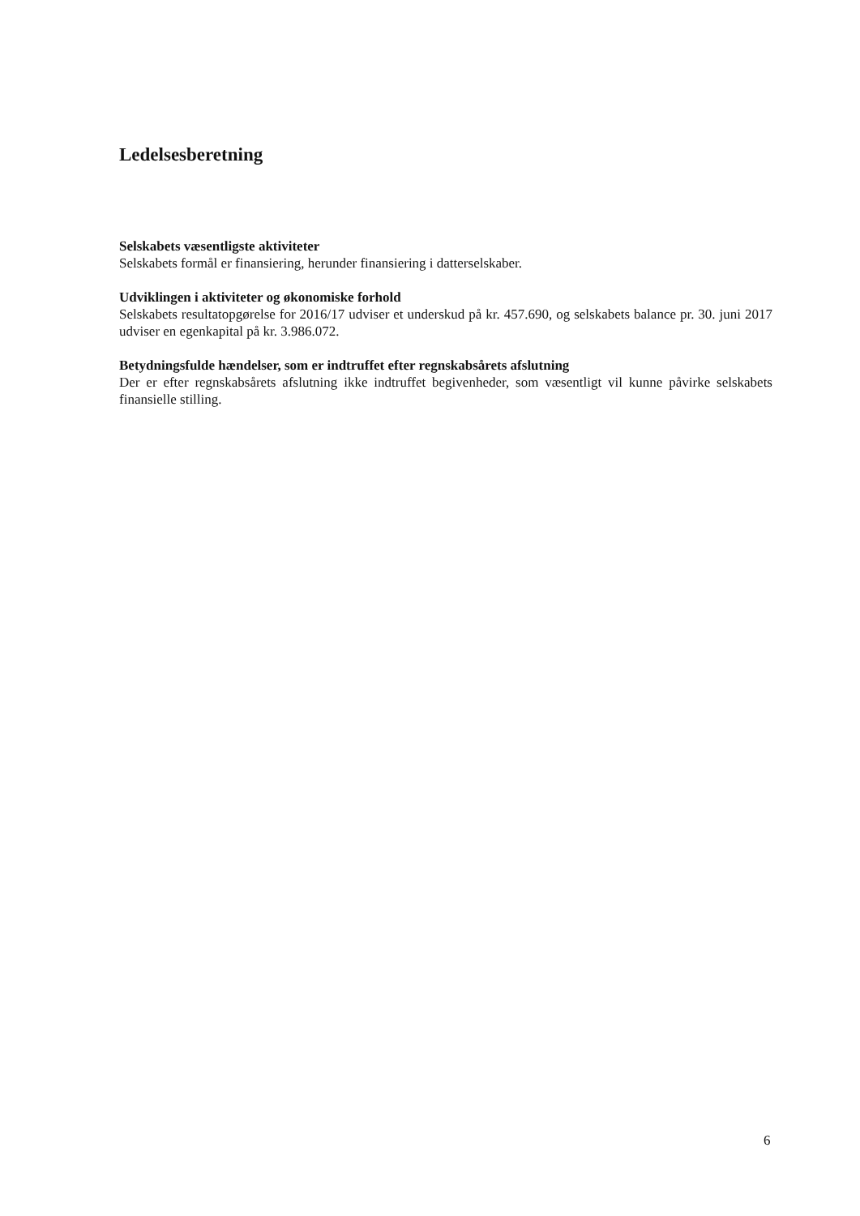Ledelsesberetning
Selskabets væsentligste aktiviteter
Selskabets formål er finansiering, herunder finansiering i datterselskaber.
Udviklingen i aktiviteter og økonomiske forhold
Selskabets resultatopgørelse for 2016/17 udviser et underskud på kr. 457.690, og selskabets balance pr. 30. juni 2017 udviser en egenkapital på kr. 3.986.072.
Betydningsfulde hændelser, som er indtruffet efter regnskabsårets afslutning
Der er efter regnskabsårets afslutning ikke indtruffet begivenheder, som væsentligt vil kunne påvirke selskabets finansielle stilling.
6